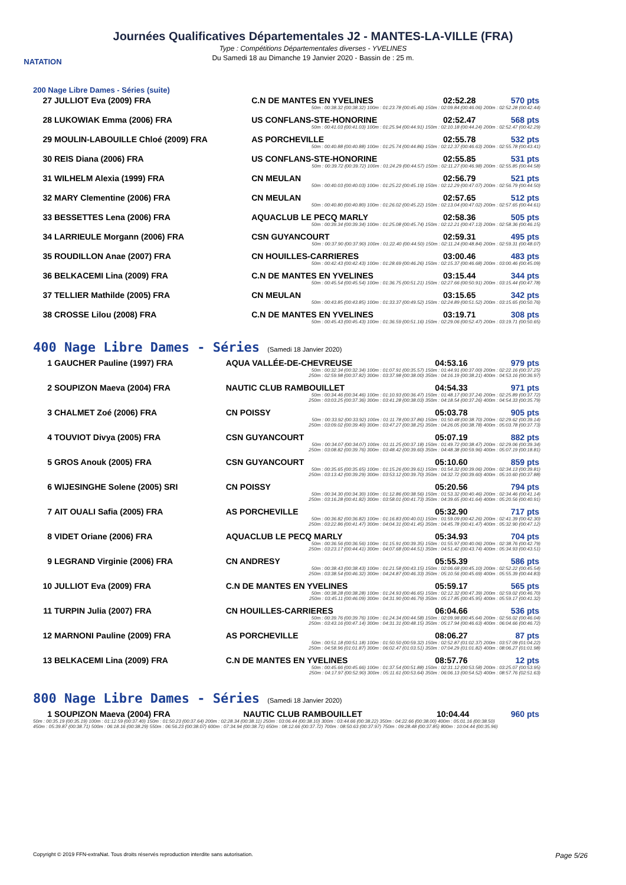NATATION
Journées Qualificatives Départementales J2 - MANTES-LA-VILLE (FRA)
Type : Compétitions Départementales diverses - YVELINES
Du Samedi 18 au Dimanche 19 Janvier 2020 - Bassin de : 25 m.
200 Nage Libre Dames - Séries (suite)
| 27 | JULLIOT Eva (2009) FRA | C.N DE MANTES EN YVELINES | 02:52.28 | 570 pts |
| | | 50m : 00:38.32 (00:38.32) 100m : 01:23.78 (00:45.46) 150m : 02:09.84 (00:46.06) 200m : 02:52.28 (00:42.44) | | |
| 28 | LUKOWIAK Emma (2006) FRA | US CONFLANS-STE-HONORINE | 02:52.47 | 568 pts |
| | | 50m : 00:41.03 (00:41.03) 100m : 01:25.94 (00:44.91) 150m : 02:10.18 (00:44.24) 200m : 02:52.47 (00:42.29) | | |
| 29 | MOULIN-LABOUILLE Chloé (2009) FRA | AS PORCHEVILLE | 02:55.78 | 532 pts |
| | | 50m : 00:40.88 (00:40.88) 100m : 01:25.74 (00:44.86) 150m : 02:12.37 (00:46.63) 200m : 02:55.78 (00:43.41) | | |
| 30 | REIS Diana (2006) FRA | US CONFLANS-STE-HONORINE | 02:55.85 | 531 pts |
| | | 50m : 00:39.72 (00:39.72) 100m : 01:24.29 (00:44.57) 150m : 02:11.27 (00:46.98) 200m : 02:55.85 (00:44.58) | | |
| 31 | WILHELM Alexia (1999) FRA | CN MEULAN | 02:56.79 | 521 pts |
| | | 50m : 00:40.03 (00:40.03) 100m : 01:25.22 (00:45.19) 150m : 02:12.29 (00:47.07) 200m : 02:56.79 (00:44.50) | | |
| 32 | MARY Clementine (2006) FRA | CN MEULAN | 02:57.65 | 512 pts |
| | | 50m : 00:40.80 (00:40.80) 100m : 01:26.02 (00:45.22) 150m : 02:13.04 (00:47.02) 200m : 02:57.65 (00:44.61) | | |
| 33 | BESSETTES Lena (2006) FRA | AQUACLUB LE PECQ MARLY | 02:58.36 | 505 pts |
| | | 50m : 00:39.34 (00:39.34) 100m : 01:25.08 (00:45.74) 150m : 02:12.21 (00:47.13) 200m : 02:58.36 (00:46.15) | | |
| 34 | LARRIEULE Morgann (2006) FRA | CSN GUYANCOURT | 02:59.31 | 495 pts |
| | | 50m : 00:37.90 (00:37.90) 100m : 01:22.40 (00:44.50) 150m : 02:11.24 (00:48.84) 200m : 02:59.31 (00:48.07) | | |
| 35 | ROUDILLON Anae (2007) FRA | CN HOUILLES-CARRIERES | 03:00.46 | 483 pts |
| | | 50m : 00:42.43 (00:42.43) 100m : 01:28.69 (00:46.26) 150m : 02:15.37 (00:46.68) 200m : 03:00.46 (00:45.09) | | |
| 36 | BELKACEMI Lina (2009) FRA | C.N DE MANTES EN YVELINES | 03:15.44 | 344 pts |
| | | 50m : 00:45.54 (00:45.54) 100m : 01:36.75 (00:51.21) 150m : 02:27.66 (00:50.91) 200m : 03:15.44 (00:47.78) | | |
| 37 | TELLIER Mathilde (2005) FRA | CN MEULAN | 03:15.65 | 342 pts |
| | | 50m : 00:43.85 (00:43.85) 100m : 01:33.37 (00:49.52) 150m : 02:24.89 (00:51.52) 200m : 03:15.65 (00:50.76) | | |
| 38 | CROSSE Lilou (2008) FRA | C.N DE MANTES EN YVELINES | 03:19.71 | 308 pts |
| | | 50m : 00:45.43 (00:45.43) 100m : 01:36.59 (00:51.16) 150m : 02:29.06 (00:52.47) 200m : 03:19.71 (00:50.65) | | |
400 Nage Libre Dames - Séries (Samedi 18 Janvier 2020)
| 1 | GAUCHER Pauline (1997) FRA | AQUA VALLÉE-DE-CHEVREUSE | 04:53.16 | 979 pts |
| | | 50m : 00:32.34 (00:32.34) 100m : 01:07.91 (00:35.57) 150m : 01:44.91 (00:37.00) 200m : 02:22.16 (00:37.25) 250m : 02:59.98 (00:37.82) 300m : 03:37.98 (00:38.00) 350m : 04:16.19 (00:38.21) 400m : 04:53.16 (00:36.97) | | |
| 2 | SOUPIZON Maeva (2004) FRA | NAUTIC CLUB RAMBOUILLET | 04:54.33 | 971 pts |
| | | 50m : 00:34.46 (00:34.46) 100m : 01:10.93 (00:36.47) 150m : 01:48.17 (00:37.24) 200m : 02:25.89 (00:37.72) 250m : 03:03.25 (00:37.36) 300m : 03:41.28 (00:38.03) 350m : 04:18.54 (00:37.26) 400m : 04:54.33 (00:35.79) | | |
| 3 | CHALMET Zoé (2006) FRA | CN POISSY | 05:03.78 | 905 pts |
| | | 50m : 00:33.92 (00:33.92) 100m : 01:11.78 (00:37.86) 150m : 01:50.48 (00:38.70) 200m : 02:29.62 (00:39.14) 250m : 03:09.02 (00:39.40) 300m : 03:47.27 (00:38.25) 350m : 04:26.05 (00:38.78) 400m : 05:03.78 (00:37.73) | | |
| 4 | TOUVIOT Divya (2005) FRA | CSN GUYANCOURT | 05:07.19 | 882 pts |
| | | 50m : 00:34.07 (00:34.07) 100m : 01:11.25 (00:37.18) 150m : 01:49.72 (00:38.47) 200m : 02:29.06 (00:39.34) 250m : 03:08.82 (00:39.76) 300m : 03:48.42 (00:39.60) 350m : 04:48.38 (00:59.96) 400m : 05:07.19 (00:18.81) | | |
| 5 | GROS Anouk (2005) FRA | CSN GUYANCOURT | 05:10.60 | 859 pts |
| | | 50m : 00:35.65 (00:35.65) 100m : 01:15.26 (00:39.61) 150m : 01:54.32 (00:39.06) 200m : 02:34.13 (00:39.81) 250m : 03:13.42 (00:39.29) 300m : 03:53.12 (00:39.70) 350m : 04:32.72 (00:39.60) 400m : 05:10.60 (00:37.88) | | |
| 6 | WIJESINGHE Solene (2005) SRI | CN POISSY | 05:20.56 | 794 pts |
| | | 50m : 00:34.30 (00:34.30) 100m : 01:12.86 (00:38.56) 150m : 01:53.32 (00:40.46) 200m : 02:34.46 (00:41.14) 250m : 03:16.28 (00:41.82) 300m : 03:58.01 (00:41.73) 350m : 04:39.65 (00:41.64) 400m : 05:20.56 (00:40.91) | | |
| 7 | AIT OUALI Safia (2005) FRA | AS PORCHEVILLE | 05:32.90 | 717 pts |
| | | 50m : 00:36.82 (00:36.82) 100m : 01:16.83 (00:40.01) 150m : 01:59.09 (00:42.26) 200m : 02:41.39 (00:42.30) 250m : 03:22.86 (00:41.47) 300m : 04:04.31 (00:41.45) 350m : 04:45.78 (00:41.47) 400m : 05:32.90 (00:47.12) | | |
| 8 | VIDET Oriane (2006) FRA | AQUACLUB LE PECQ MARLY | 05:34.93 | 704 pts |
| | | 50m : 00:36.56 (00:36.56) 100m : 01:15.91 (00:39.35) 150m : 01:55.97 (00:40.06) 200m : 02:38.76 (00:42.79) 250m : 03:23.17 (00:44.41) 300m : 04:07.68 (00:44.51) 350m : 04:51.42 (00:43.74) 400m : 05:34.93 (00:43.51) | | |
| 9 | LEGRAND Virginie (2006) FRA | CN ANDRESY | 05:55.39 | 586 pts |
| | | 50m : 00:38.43 (00:38.43) 100m : 01:21.58 (00:43.15) 150m : 02:06.68 (00:45.10) 200m : 02:52.22 (00:45.54) 250m : 03:38.54 (00:46.32) 300m : 04:24.87 (00:46.33) 350m : 05:10.56 (00:45.69) 400m : 05:55.39 (00:44.83) | | |
| 10 | JULLIOT Eva (2009) FRA | C.N DE MANTES EN YVELINES | 05:59.17 | 565 pts |
| | | 50m : 00:38.28 (00:38.28) 100m : 01:24.93 (00:46.65) 150m : 02:12.32 (00:47.39) 200m : 02:59.02 (00:46.70) 250m : 03:45.11 (00:46.09) 300m : 04:31.90 (00:46.79) 350m : 05:17.85 (00:45.95) 400m : 05:59.17 (00:41.32) | | |
| 11 | TURPIN Julia (2007) FRA | CN HOUILLES-CARRIERES | 06:04.66 | 536 pts |
| | | 50m : 00:39.76 (00:39.76) 100m : 01:24.34 (00:44.58) 150m : 02:09.98 (00:45.64) 200m : 02:56.02 (00:46.04) 250m : 03:43.16 (00:47.14) 300m : 04:31.31 (00:48.15) 350m : 05:17.94 (00:46.63) 400m : 06:04.66 (00:46.72) | | |
| 12 | MARNONI Pauline (2009) FRA | AS PORCHEVILLE | 08:06.27 | 87 pts |
| | | 50m : 00:51.18 (00:51.18) 100m : 01:50.50 (00:59.32) 150m : 02:52.87 (01:02.37) 200m : 03:57.09 (01:04.22) 250m : 04:58.96 (01:01.87) 300m : 06:02.47 (01:03.51) 350m : 07:04.29 (01:01.82) 400m : 08:06.27 (01:01.98) | | |
| 13 | BELKACEMI Lina (2009) FRA | C.N DE MANTES EN YVELINES | 08:57.76 | 12 pts |
| | | 50m : 00:45.66 (00:45.66) 100m : 01:37.54 (00:51.88) 150m : 02:31.12 (00:53.58) 200m : 03:25.07 (00:53.95) 250m : 04:17.97 (00:52.90) 300m : 05:11.61 (00:53.64) 350m : 06:06.13 (00:54.52) 400m : 08:57.76 (02:51.63) | | |
800 Nage Libre Dames - Séries (Samedi 18 Janvier 2020)
| 1 | SOUPIZON Maeva (2004) FRA | NAUTIC CLUB RAMBOUILLET | 10:04.44 | 960 pts |
| 50m : 00:35.19 (00:35.19) 100m : 01:12.59 (00:37.40) 150m : 01:50.23 (00:37.64) 200m : 02:28.34 (00:38.11) 250m : 03:06.44 (00:38.10) 300m : 03:44.66 (00:38.22) 350m : 04:22.66 (00:38.00) 400m : 05:01.16 (00:38.50) 450m : 05:39.87 (00:38.71) 500m : 06:18.16 (00:38.29) 550m : 06:56.23 (00:38.07) 600m : 07:34.94 (00:38.71) 650m : 08:12.66 (00:37.72) 700m : 08:50.63 (00:37.97) 750m : 09:28.48 (00:37.85) 800m : 10:04.44 (00:35.96) | | | | |
Copyright © 2019 FFN-extraNat. Tous droits réservés reproduction interdite sans autorisation. Page 5/26